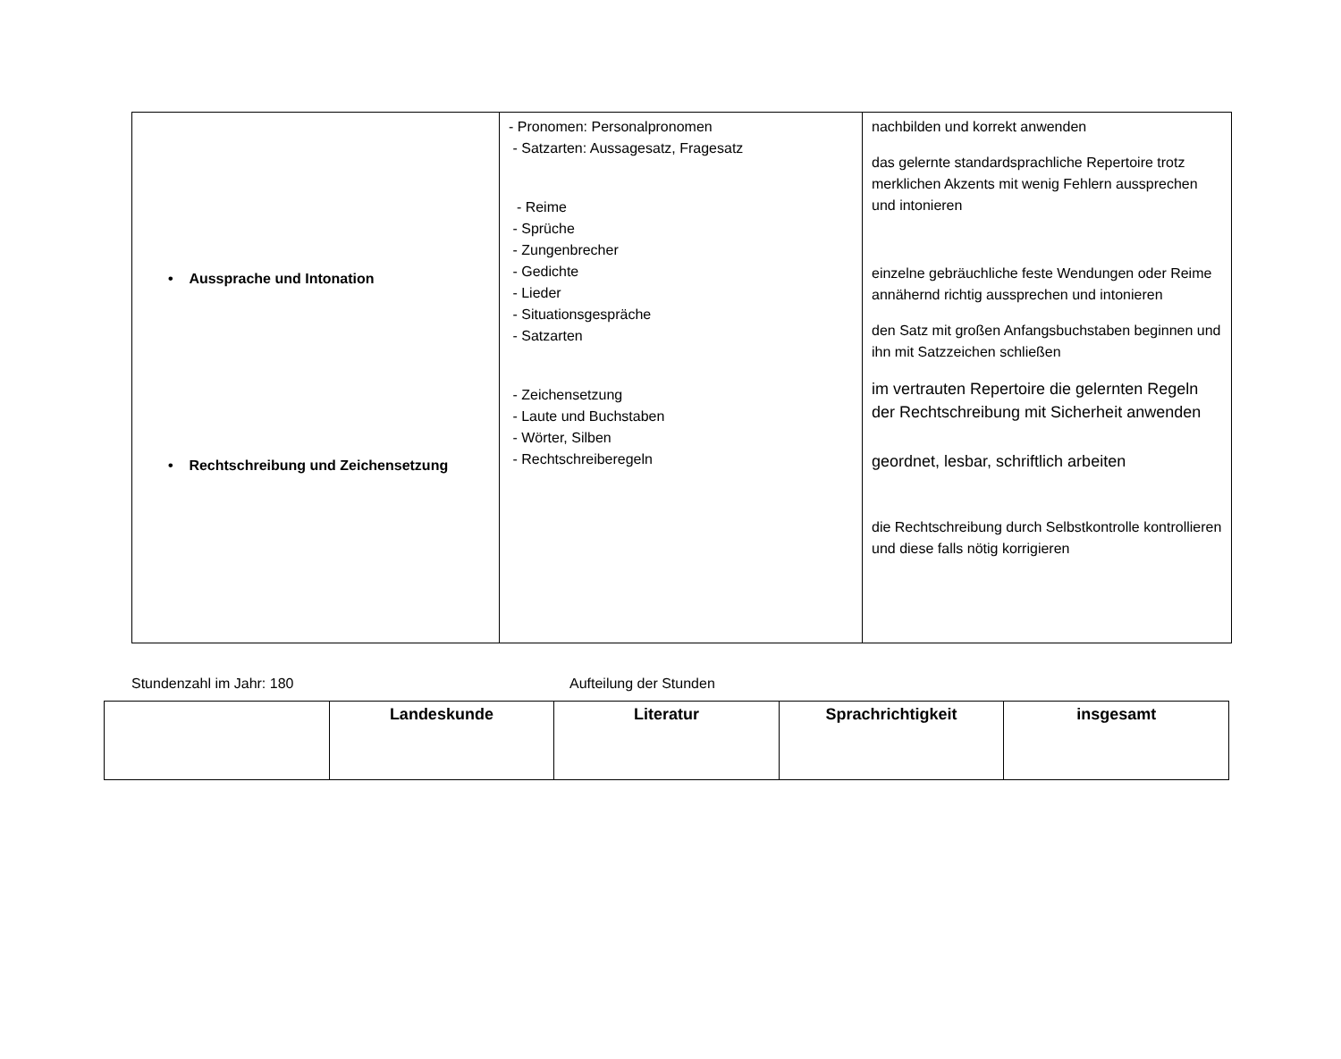| • Aussprache und Intonation • Rechtschreibung und Zeichensetzung | - Pronomen: Personalpronomen - Satzarten: Aussagesatz, Fragesatz - Reime - Sprüche - Zungenbrecher - Gedichte - Lieder - Situationsgespräche - Satzarten - Zeichensetzung - Laute und Buchstaben - Wörter, Silben - Rechtschreiberegeln | nachbilden und korrekt anwenden das gelernte standardsprachliche Repertoire trotz merklichen Akzents mit wenig Fehlern aussprechen und intonieren einzelne gebräuchliche feste Wendungen oder Reime annähernd richtig aussprechen und intonieren den Satz mit großen Anfangsbuchstaben beginnen und ihn mit Satzzeichen schließen im vertrauten Repertoire die gelernten Regeln der Rechtschreibung mit Sicherheit anwenden geordnet, lesbar, schriftlich arbeiten die Rechtschreibung durch Selbstkontrolle kontrollieren und diese falls nötig korrigieren |
Stundenzahl im Jahr: 180 Aufteilung der Stunden
| | Landeskunde | Literatur | Sprachrichtigkeit | insgesamt |
| --- | --- | --- | --- | --- |